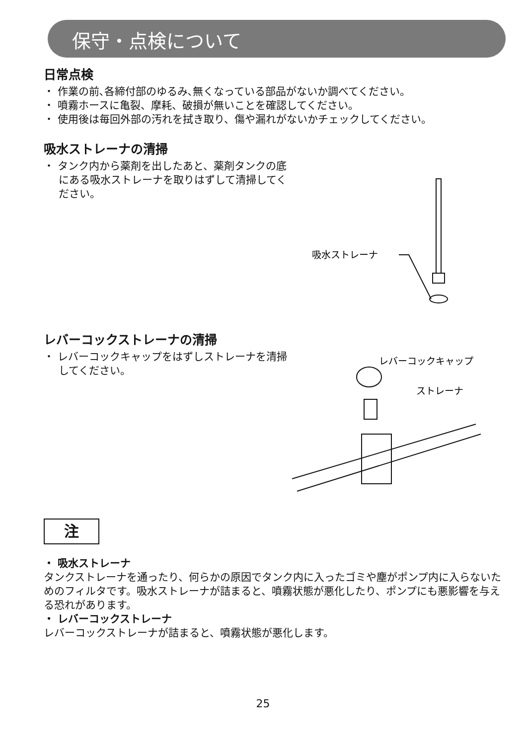保守・点検について
日常点検
・ 作業の前､各締付部のゆるみ､無くなっている部品がないか調べてください。
・ 噴霧ホースに亀裂、摩耗、破損が無いことを確認してください。
・ 使用後は毎回外部の汚れを拭き取り、傷や漏れがないかチェックしてください。
吸水ストレーナの清掃
・ タンク内から薬剤を出したあと、薬剤タンクの底にある吸水ストレーナを取りはずして清掃してください。
吸水ストレーナ
レバーコックストレーナの清掃
・ レバーコックキャップをはずしストレーナを清掃してください。
レバーコックキャップ
ストレーナ
注
・ 吸水ストレーナ
タンクストレーナを通ったり、何らかの原因でタンク内に入ったゴミや塵がポンプ内に入らないためのフィルタです。吸水ストレーナが詰まると、噴霧状態が悪化したり、ポンプにも悪影響を与える恐れがあります。
・ レバーコックストレーナ
レバーコックストレーナが詰まると、噴霧状態が悪化します。
25